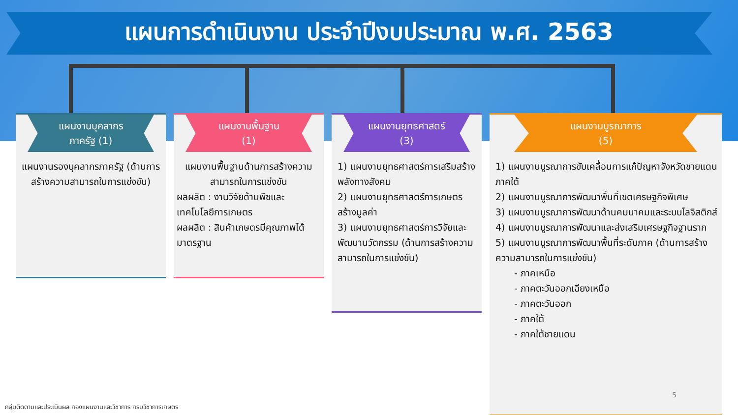แผนการดำเนินงาน ประจำปีงบประมาณ พ.ศ. 2563
แผนงานบุคลากร
ภาครัฐ (1)
แผนงานรองบุคลากรภาครัฐ (ด้านการสร้างความสามารถในการแข่งขัน)
แผนงานพื้นฐาน
(1)
แผนงานพื้นฐานด้านการสร้างความสามารถในการแข่งขัน
ผลผลิต : งานวิจัยด้านพืชและเทคโนโลยีการเกษตร
ผลผลิต : สินค้าเกษตรมีคุณภาพได้มาตรฐาน
แผนงานยุทธศาสตร์
(3)
1) แผนงานยุทธศาสตร์การเสริมสร้างพลังทางสังคม
2) แผนงานยุทธศาสตร์การเกษตรสร้างมูลค่า
3) แผนงานยุทธศาสตร์การวิจัยและพัฒนานวัตกรรม (ด้านการสร้างความสามารถในการแข่งขัน)
แผนงานบูรณาการ
(5)
1) แผนงานบูรณาการขับเคลื่อนการแก้ปัญหาจังหวัดชายแดนภาคใต้
2) แผนงานบูรณาการพัฒนาพื้นที่เขตเศรษฐกิจพิเศษ
3) แผนงานบูรณาการพัฒนาด้านคมนาคมและระบบโลจิสติกส์
4) แผนงานบูรณาการพัฒนาและส่งเสริมเศรษฐกิจฐานราก
5) แผนงานบูรณาการพัฒนาพื้นที่ระดับภาค (ด้านการสร้างความสามารถในการแข่งขัน)
- ภาคเหนือ
- ภาคตะวันออกเฉียงเหนือ
- ภาคตะวันออก
- ภาคใต้
- ภาคใต้ชายแดน
5
กลุ่มติดตามและประเมินผล กองแผนงานและวิชาการ กรมวิชาการเกษตร